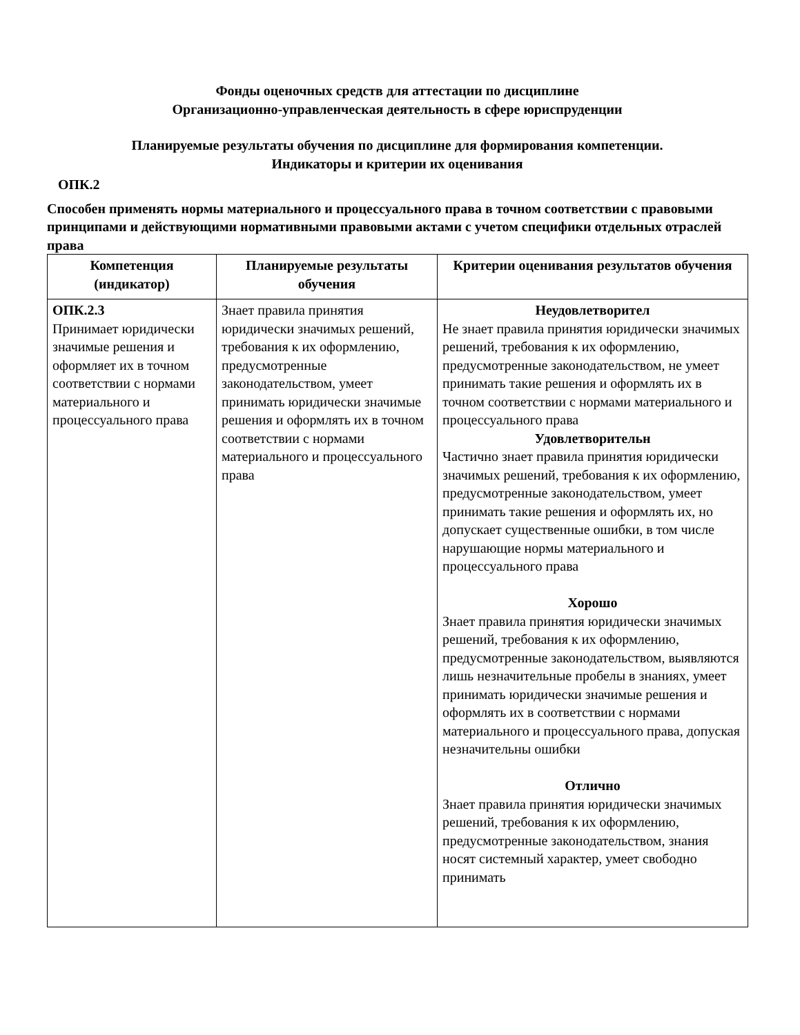Фонды оценочных средств для аттестации по дисциплине
Организационно-управленческая деятельность в сфере юриспруденции
Планируемые результаты обучения по дисциплине для формирования компетенции.
Индикаторы и критерии их оценивания
ОПК.2
Способен применять нормы материального и процессуального права в точном соответствии с правовыми принципами и действующими нормативными правовыми актами с учетом специфики отдельных отраслей права
| Компетенция (индикатор) | Планируемые результаты обучения | Критерии оценивания результатов обучения |
| --- | --- | --- |
| ОПК.2.3 Принимает юридически значимые решения и оформляет их в точном соответствии с нормами материального и процессуального права | Знает правила принятия юридически значимых решений, требования к их оформлению, предусмотренные законодательством, умеет принимать юридически значимые решения и оформлять их в точном соответствии с нормами материального и процессуального права | Неудовлетворител Не знает правила принятия юридически значимых решений, требования к их оформлению, предусмотренные законодательством, не умеет принимать такие решения и оформлять их в точном соответствии с нормами материального и процессуального права Удовлетворительн Частично знает правила принятия юридически значимых решений, требования к их оформлению, предусмотренные законодательством, умеет принимать такие решения и оформлять их, но допускает существенные ошибки, в том числе нарушающие нормы материального и процессуального права Хорошо Знает правила принятия юридически значимых решений, требования к их оформлению, предусмотренные законодательством, выявляются лишь незначительные пробелы в знаниях, умеет принимать юридически значимые решения и оформлять их в соответствии с нормами материального и процессуального права, допуская незначительны ошибки Отлично Знает правила принятия юридически значимых решений, требования к их оформлению, предусмотренные законодательством, знания носят системный характер, умеет свободно принимать |